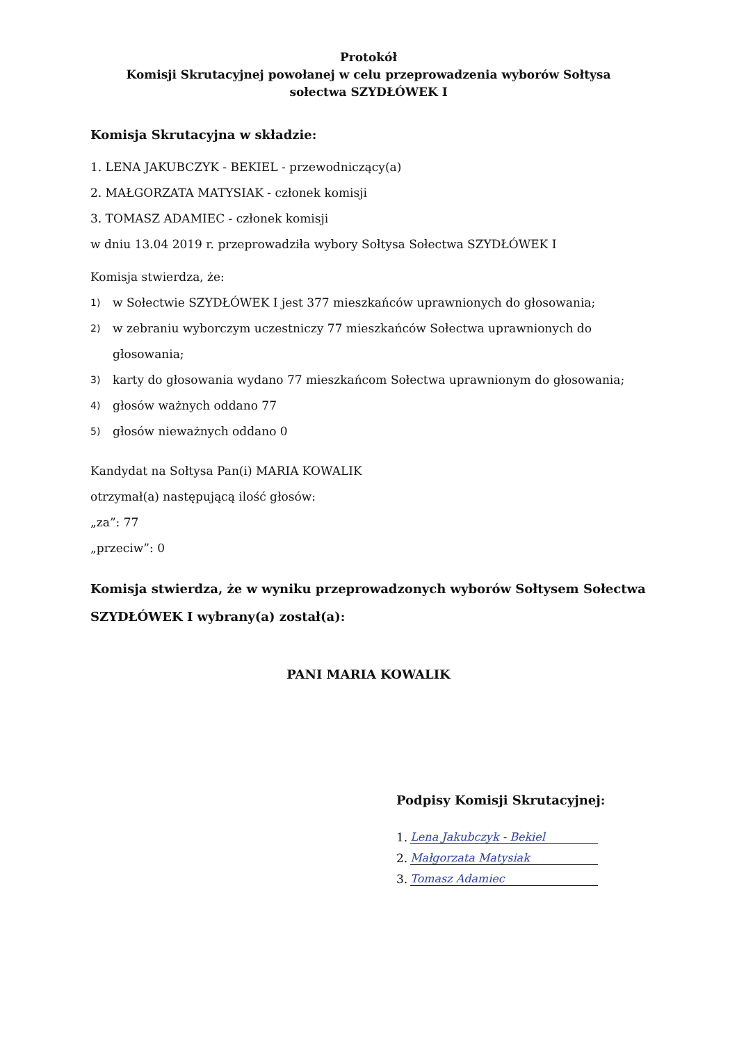Protokół
Komisji Skrutacyjnej powołanej w celu przeprowadzenia wyborów Sołtysa
sołectwa SZYDŁÓWEK I
Komisja Skrutacyjna w składzie:
1. LENA JAKUBCZYK - BEKIEL - przewodniczący(a)
2. MAŁGORZATA MATYSIAK - członek komisji
3. TOMASZ ADAMIEC - członek komisji
w dniu 13.04 2019 r. przeprowadziła wybory Sołtysa Sołectwa SZYDŁÓWEK I
Komisja stwierdza, że:
1) w Sołectwie SZYDŁÓWEK I jest 377 mieszkańców uprawnionych do głosowania;
2) w zebraniu wyborczym uczestniczy 77 mieszkańców Sołectwa uprawnionych do głosowania;
3) karty do głosowania wydano 77 mieszkańcom Sołectwa uprawnionym do głosowania;
4) głosów ważnych oddano 77
5) głosów nieważnych oddano 0
Kandydat na Sołtysa Pan(i) MARIA KOWALIK
otrzymał(a) następującą ilość głosów:
„za”: 77
„przeciw”: 0
Komisja stwierdza, że w wyniku przeprowadzonych wyborów Sołtysem Sołectwa SZYDŁÓWEK I wybrany(a) został(a):
PANI MARIA KOWALIK
Podpisy Komisji Skrutacyjnej:
1. Lena Jakubczyk - Bekiel
2. Małgorzata Matysiak
3. Tomasz Adamiec